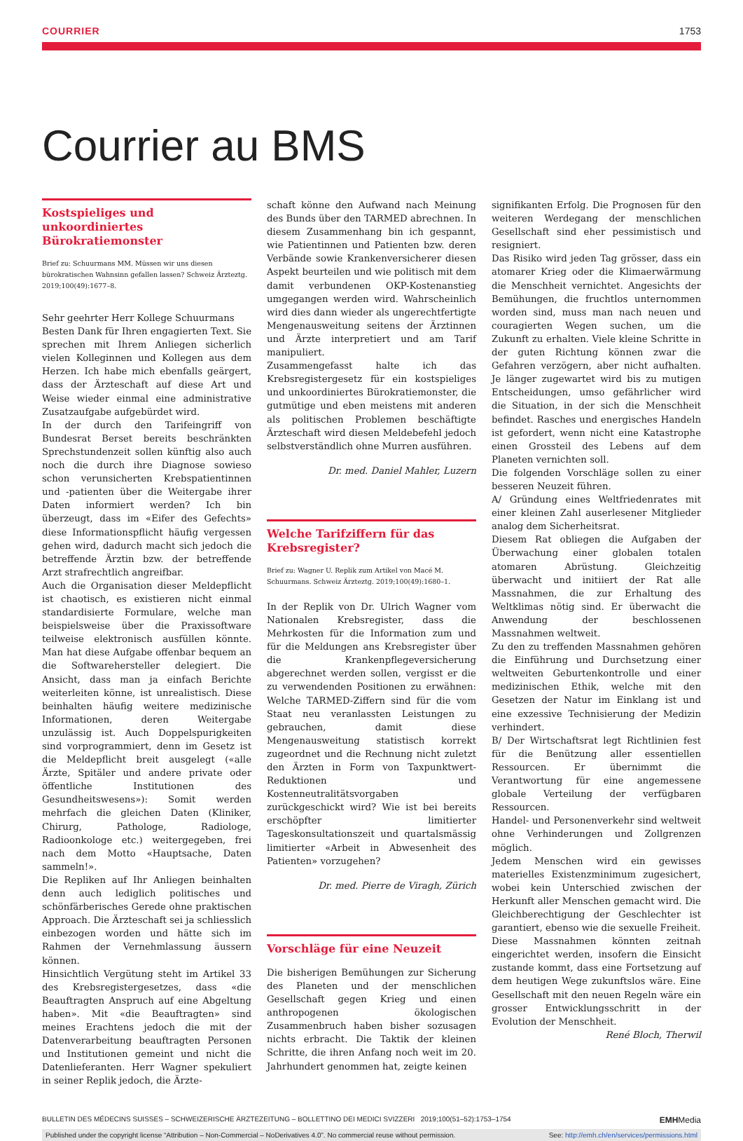COURRIER 1753
Courrier au BMS
Kostspieliges und unkoordiniertes Bürokratiemonster
Brief zu: Schuurmans MM. Müssen wir uns diesen bürokratischen Wahnsinn gefallen lassen? Schweiz Ärzteztg. 2019;100(49):1677–8.
Sehr geehrter Herr Kollege Schuurmans
Besten Dank für Ihren engagierten Text. Sie sprechen mit Ihrem Anliegen sicherlich vielen Kolleginnen und Kollegen aus dem Herzen. Ich habe mich ebenfalls geärgert, dass der Ärzteschaft auf diese Art und Weise wieder einmal eine administrative Zusatzaufgabe aufgebürdet wird.
In der durch den Tarifeingriff von Bundesrat Berset bereits beschränkten Sprechstundenzeit sollen künftig also auch noch die durch ihre Diagnose sowieso schon verunsicherten Krebspatientinnen und -patienten über die Weitergabe ihrer Daten informiert werden? Ich bin überzeugt, dass im «Eifer des Gefechts» diese Informationspflicht häufig vergessen gehen wird, dadurch macht sich jedoch die betreffende Ärztin bzw. der betreffende Arzt strafrechtlich angreifbar.
Auch die Organisation dieser Meldepflicht ist chaotisch, es existieren nicht einmal standardisierte Formulare, welche man beispielsweise über die Praxissoftware teilweise elektronisch ausfüllen könnte. Man hat diese Aufgabe offenbar bequem an die Softwarehersteller delegiert. Die Ansicht, dass man ja einfach Berichte weiterleiten könne, ist unrealistisch. Diese beinhalten häufig weitere medizinische Informationen, deren Weitergabe unzulässig ist. Auch Doppelspurigkeiten sind vorprogrammiert, denn im Gesetz ist die Meldepflicht breit ausgelegt («alle Ärzte, Spitäler und andere private oder öffentliche Institutionen des Gesundheitswesens»): Somit werden mehrfach die gleichen Daten (Kliniker, Chirurg, Pathologe, Radiologe, Radioonkologe etc.) weitergegeben, frei nach dem Motto «Hauptsache, Daten sammeln!».
Die Repliken auf Ihr Anliegen beinhalten denn auch lediglich politisches und schönfärberisches Gerede ohne praktischen Approach. Die Ärzteschaft sei ja schliesslich einbezogen worden und hätte sich im Rahmen der Vernehmlassung äussern können.
Hinsichtlich Vergütung steht im Artikel 33 des Krebsregistergesetzes, dass «die Beauftragten Anspruch auf eine Abgeltung haben». Mit «die Beauftragten» sind meines Erachtens jedoch die mit der Datenverarbeitung beauftragten Personen und Institutionen gemeint und nicht die Datenlieferanten. Herr Wagner spekuliert in seiner Replik jedoch, die Ärzte-
schaft könne den Aufwand nach Meinung des Bunds über den TARMED abrechnen. In diesem Zusammenhang bin ich gespannt, wie Patientinnen und Patienten bzw. deren Verbände sowie Krankenversicherer diesen Aspekt beurteilen und wie politisch mit dem damit verbundenen OKP-Kostenanstieg umgegangen werden wird. Wahrscheinlich wird dies dann wieder als ungerechtfertigte Mengenausweitung seitens der Ärztinnen und Ärzte interpretiert und am Tarif manipuliert.
Zusammengefasst halte ich das Krebsregistergesetz für ein kostspieliges und unkoordiniertes Bürokratiemonster, die gutmütige und eben meistens mit anderen als politischen Problemen beschäftigte Ärzteschaft wird diesen Meldebefehl jedoch selbstverständlich ohne Murren ausführen.
Dr. med. Daniel Mahler, Luzern
Welche Tarifziffern für das Krebsregister?
Brief zu: Wagner U. Replik zum Artikel von Macé M. Schuurmans. Schweiz Ärzteztg. 2019;100(49):1680–1.
In der Replik von Dr. Ulrich Wagner vom Nationalen Krebsregister, dass die Mehrkosten für die Information zum und für die Meldungen ans Krebsregister über die Krankenpflegeversicherung abgerechnet werden sollen, vergisst er die zu verwendenden Positionen zu erwähnen: Welche TARMED-Ziffern sind für die vom Staat neu veranlassten Leistungen zu gebrauchen, damit diese Mengenausweitung statistisch korrekt zugeordnet und die Rechnung nicht zuletzt den Ärzten in Form von Taxpunktwert-Reduktionen und Kostenneutralitätsvorgaben zurückgeschickt wird? Wie ist bei bereits erschöpfter limitierter Tageskonsultationszeit und quartalsmässig limitierter «Arbeit in Abwesenheit des Patienten» vorzugehen?
Dr. med. Pierre de Viragh, Zürich
Vorschläge für eine Neuzeit
Die bisherigen Bemühungen zur Sicherung des Planeten und der menschlichen Gesellschaft gegen Krieg und einen anthropogenen ökologischen Zusammenbruch haben bisher sozusagen nichts erbracht. Die Taktik der kleinen Schritte, die ihren Anfang noch weit im 20. Jahrhundert genommen hat, zeigte keinen
signifikanten Erfolg. Die Prognosen für den weiteren Werdegang der menschlichen Gesellschaft sind eher pessimistisch und resigniert.
Das Risiko wird jeden Tag grösser, dass ein atomarer Krieg oder die Klimaerwärmung die Menschheit vernichtet. Angesichts der Bemühungen, die fruchtlos unternommen worden sind, muss man nach neuen und couragierten Wegen suchen, um die Zukunft zu erhalten. Viele kleine Schritte in der guten Richtung können zwar die Gefahren verzögern, aber nicht aufhalten. Je länger zugewartet wird bis zu mutigen Entscheidungen, umso gefährlicher wird die Situation, in der sich die Menschheit befindet. Rasches und energisches Handeln ist gefordert, wenn nicht eine Katastrophe einen Grossteil des Lebens auf dem Planeten vernichten soll.
Die folgenden Vorschläge sollen zu einer besseren Neuzeit führen.
A/ Gründung eines Weltfriedenrates mit einer kleinen Zahl auserlesener Mitglieder analog dem Sicherheitsrat.
Diesem Rat obliegen die Aufgaben der Überwachung einer globalen totalen atomaren Abrüstung. Gleichzeitig überwacht und initiiert der Rat alle Massnahmen, die zur Erhaltung des Weltklimas nötig sind. Er überwacht die Anwendung der beschlossenen Massnahmen weltweit.
Zu den zu treffenden Massnahmen gehören die Einführung und Durchsetzung einer weltweiten Geburtenkontrolle und einer medizinischen Ethik, welche mit den Gesetzen der Natur im Einklang ist und eine exzessive Technisierung der Medizin verhindert.
B/ Der Wirtschaftsrat legt Richtlinien fest für die Benützung aller essentiellen Ressourcen. Er übernimmt die Verantwortung für eine angemessene globale Verteilung der verfügbaren Ressourcen.
Handel- und Personenverkehr sind weltweit ohne Verhinderungen und Zollgrenzen möglich.
Jedem Menschen wird ein gewisses materielles Existenzminimum zugesichert, wobei kein Unterschied zwischen der Herkunft aller Menschen gemacht wird. Die Gleichberechtigung der Geschlechter ist garantiert, ebenso wie die sexuelle Freiheit.
Diese Massnahmen könnten zeitnah eingerichtet werden, insofern die Einsicht zustande kommt, dass eine Fortsetzung auf dem heutigen Wege zukunftslos wäre. Eine Gesellschaft mit den neuen Regeln wäre ein grosser Entwicklungsschritt in der Evolution der Menschheit.
René Bloch, Therwil
BULLETIN DES MÉDECINS SUISSES – SCHWEIZERISCHE ÄRZTEZEITUNG – BOLLETTINO DEI MEDICI SVIZZERI 2019;100(51–52):1753–1754 EMHMedia
Published under the copyright license “Attribution – Non-Commercial – NoDerivatives 4.0”. No commercial reuse without permission. See: http://emh.ch/en/services/permissions.html